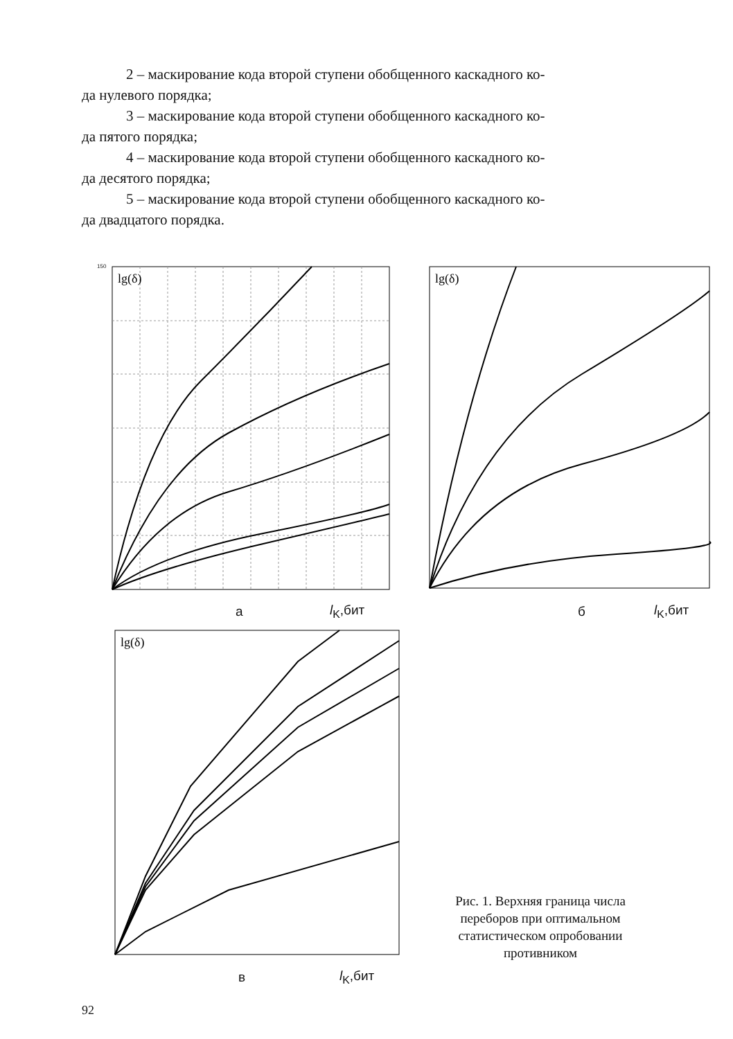2 – маскирование кода второй ступени обобщенного каскадного ко-
да нулевого порядка;
3 – маскирование кода второй ступени обобщенного каскадного ко-
да пятого порядка;
4 – маскирование кода второй ступени обобщенного каскадного ко-
да десятого порядка;
5 – маскирование кода второй ступени обобщенного каскадного ко-
да двадцатого порядка.
lg(δ)
150
а l<sub>K</sub>,бит
lg(δ)
б l<sub>K</sub>,бит
lg(δ)
в l<sub>K</sub>,бит
Рис. 1. Верхняя граница числа переборов при оптимальном статистическом опробовании противником
92